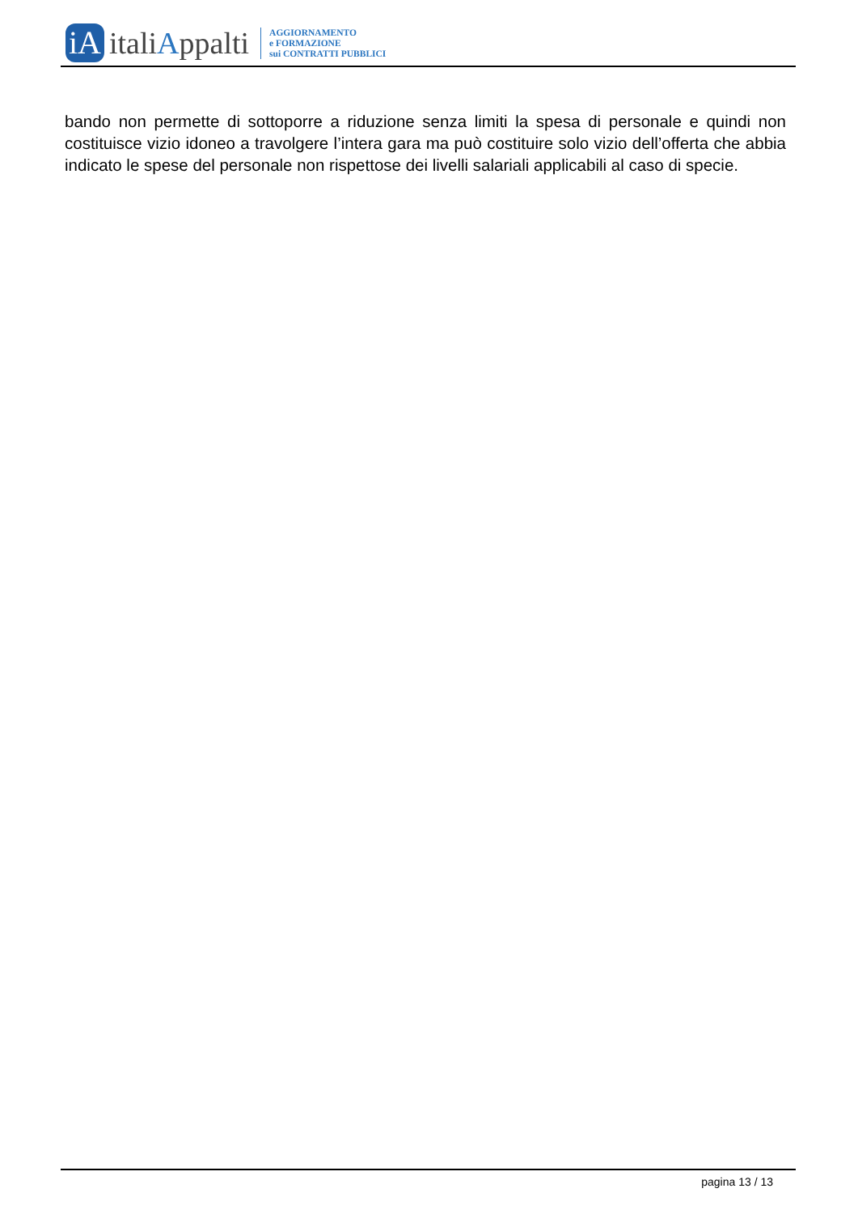iA
italiAppalti
AGGIORNAMENTO
e FORMAZIONE
sui CONTRATTI PUBBLICI
bando non permette di sottoporre a riduzione senza limiti la spesa di personale e quindi non costituisce vizio idoneo a travolgere l’intera gara ma può costituire solo vizio dell’offerta che abbia indicato le spese del personale non rispettose dei livelli salariali applicabili al caso di specie.
pagina 13 / 13